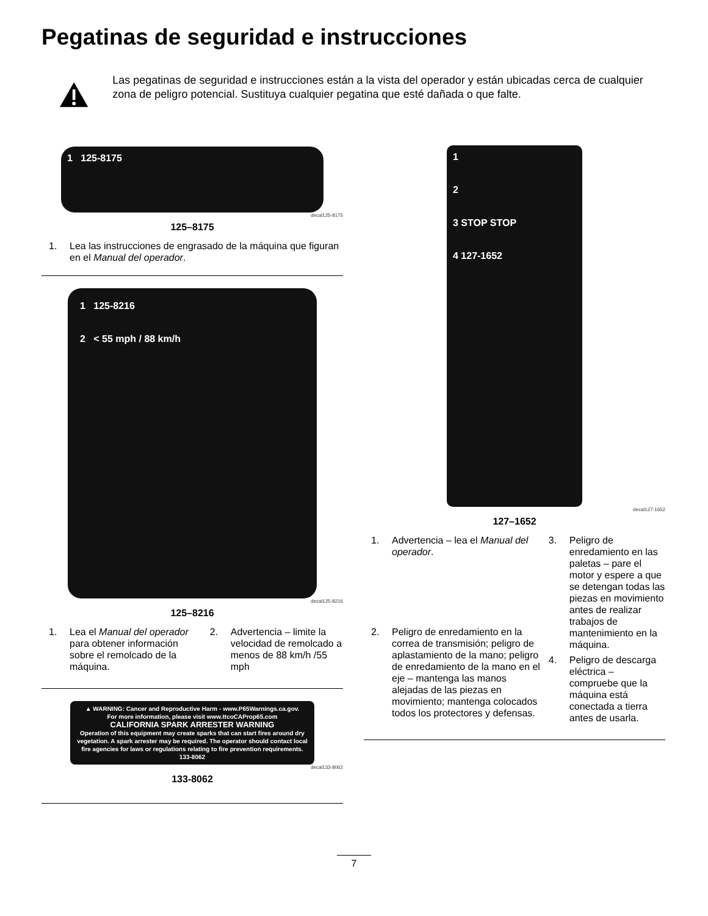Pegatinas de seguridad e instrucciones
Las pegatinas de seguridad e instrucciones están a la vista del operador y están ubicadas cerca de cualquier zona de peligro potencial. Sustituya cualquier pegatina que esté dañada o que falte.
1 125-8175
decal125-8175
125–8175
1. Lea las instrucciones de engrasado de la máquina que figuran en el Manual del operador.
1 125-8216
2 < 55 mph / 88 km/h
decal125-8216
125–8216
1. Lea el Manual del operador para obtener información sobre el remolcado de la máquina.
2. Advertencia – limite la velocidad de remolcado a menos de 88 km/h /55 mph
▲ WARNING: Cancer and Reproductive Harm - www.P65Warnings.ca.gov.
For more information, please visit www.ttcoCAProp65.com
CALIFORNIA SPARK ARRESTER WARNING
Operation of this equipment may create sparks that can start fires around dry vegetation. A spark arrester may be required. The operator should contact local fire agencies for laws or regulations relating to fire prevention requirements. 133-8062
decal133-8062
133-8062
1
2
3 STOP STOP
4 127-1652
decal127-1652
127–1652
1. Advertencia – lea el Manual del operador.
2. Peligro de enredamiento en la correa de transmisión; peligro de aplastamiento de la mano; peligro de enredamiento de la mano en el eje – mantenga las manos alejadas de las piezas en movimiento; mantenga colocados todos los protectores y defensas.
3. Peligro de enredamiento en las paletas – pare el motor y espere a que se detengan todas las piezas en movimiento antes de realizar trabajos de mantenimiento en la máquina.
4. Peligro de descarga eléctrica – compruebe que la máquina está conectada a tierra antes de usarla.
7